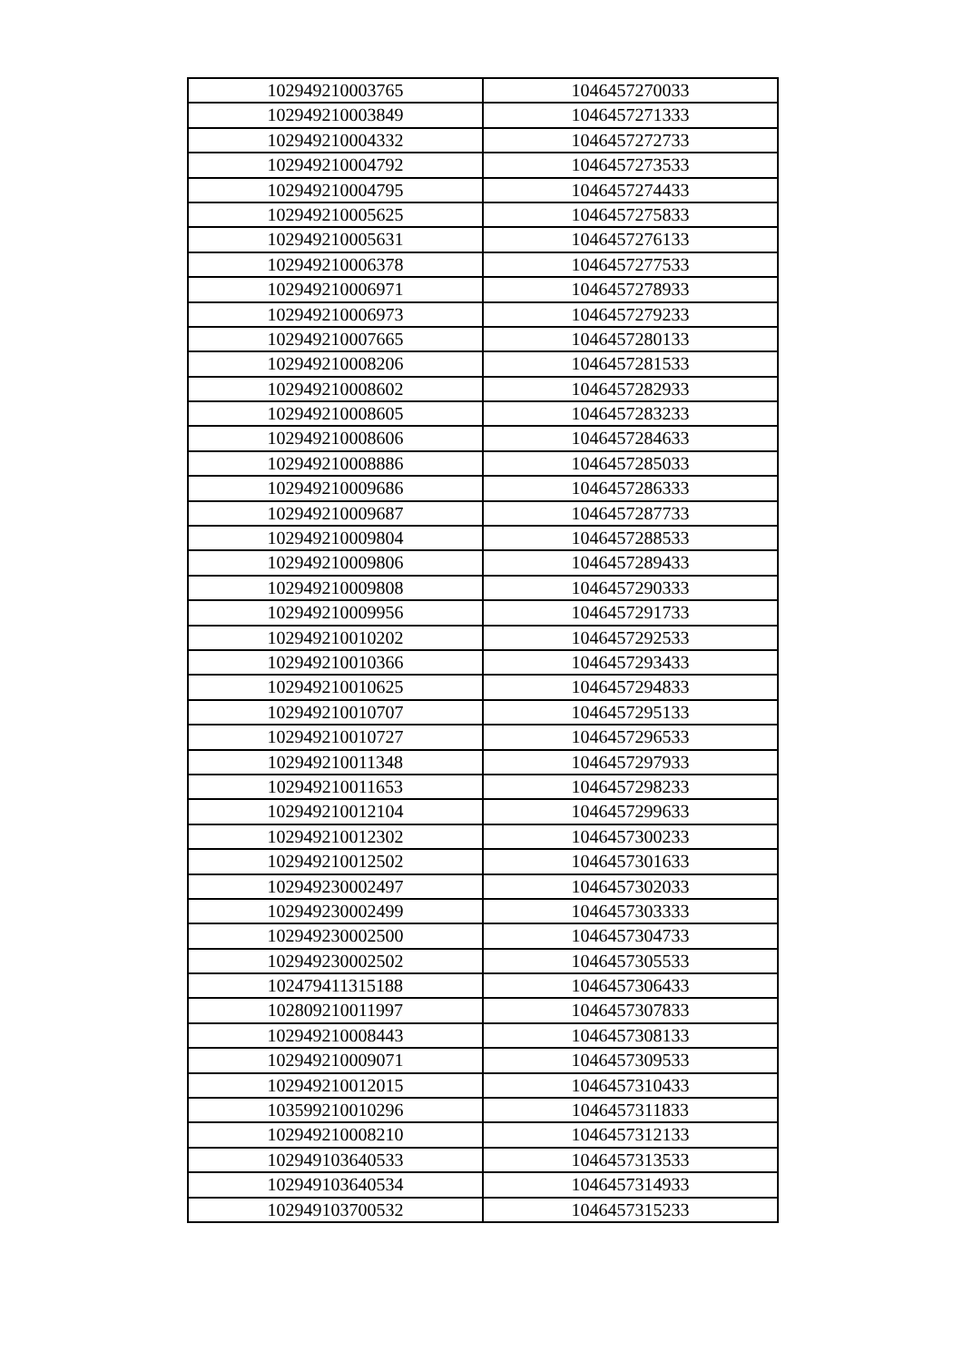| 102949210003765 | 1046457270033 |
| 102949210003849 | 1046457271333 |
| 102949210004332 | 1046457272733 |
| 102949210004792 | 1046457273533 |
| 102949210004795 | 1046457274433 |
| 102949210005625 | 1046457275833 |
| 102949210005631 | 1046457276133 |
| 102949210006378 | 1046457277533 |
| 102949210006971 | 1046457278933 |
| 102949210006973 | 1046457279233 |
| 102949210007665 | 1046457280133 |
| 102949210008206 | 1046457281533 |
| 102949210008602 | 1046457282933 |
| 102949210008605 | 1046457283233 |
| 102949210008606 | 1046457284633 |
| 102949210008886 | 1046457285033 |
| 102949210009686 | 1046457286333 |
| 102949210009687 | 1046457287733 |
| 102949210009804 | 1046457288533 |
| 102949210009806 | 1046457289433 |
| 102949210009808 | 1046457290333 |
| 102949210009956 | 1046457291733 |
| 102949210010202 | 1046457292533 |
| 102949210010366 | 1046457293433 |
| 102949210010625 | 1046457294833 |
| 102949210010707 | 1046457295133 |
| 102949210010727 | 1046457296533 |
| 102949210011348 | 1046457297933 |
| 102949210011653 | 1046457298233 |
| 102949210012104 | 1046457299633 |
| 102949210012302 | 1046457300233 |
| 102949210012502 | 1046457301633 |
| 102949230002497 | 1046457302033 |
| 102949230002499 | 1046457303333 |
| 102949230002500 | 1046457304733 |
| 102949230002502 | 1046457305533 |
| 102479411315188 | 1046457306433 |
| 102809210011997 | 1046457307833 |
| 102949210008443 | 1046457308133 |
| 102949210009071 | 1046457309533 |
| 102949210012015 | 1046457310433 |
| 103599210010296 | 1046457311833 |
| 102949210008210 | 1046457312133 |
| 102949103640533 | 1046457313533 |
| 102949103640534 | 1046457314933 |
| 102949103700532 | 1046457315233 |